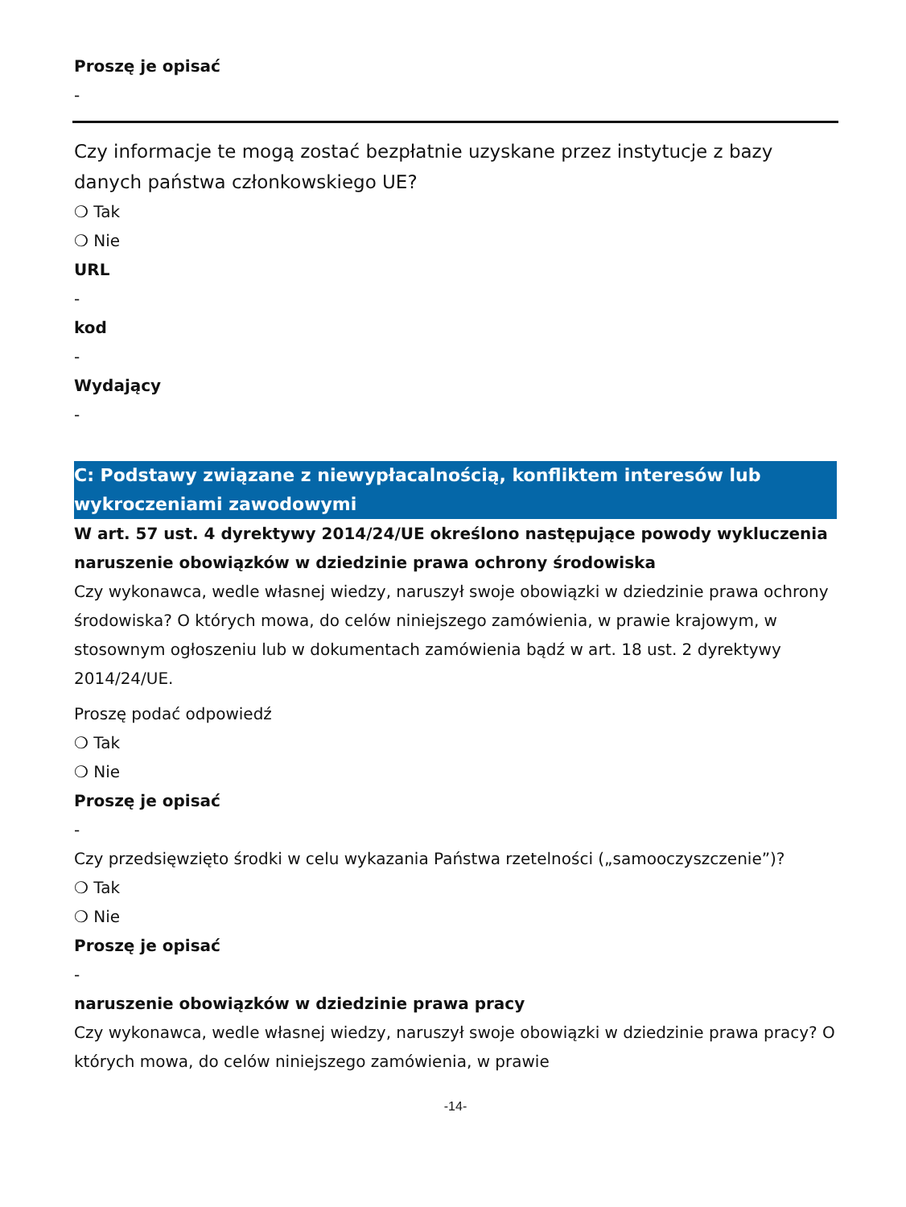Proszę je opisać
-
Czy informacje te mogą zostać bezpłatnie uzyskane przez instytucje z bazy danych państwa członkowskiego UE?
❍ Tak
❍ Nie
URL
-
kod
-
Wydający
-
C: Podstawy związane z niewypłacalnością, konfliktem interesów lub wykroczeniami zawodowymi
W art. 57 ust. 4 dyrektywy 2014/24/UE określono następujące powody wykluczenia
naruszenie obowiązków w dziedzinie prawa ochrony środowiska
Czy wykonawca, wedle własnej wiedzy, naruszył swoje obowiązki w dziedzinie prawa ochrony środowiska? O których mowa, do celów niniejszego zamówienia, w prawie krajowym, w stosownym ogłoszeniu lub w dokumentach zamówienia bądź w art. 18 ust. 2 dyrektywy 2014/24/UE.
Proszę podać odpowiedź
❍ Tak
❍ Nie
Proszę je opisać
-
Czy przedsięwzięto środki w celu wykazania Państwa rzetelności („samooczyszczenie”)?
❍ Tak
❍ Nie
Proszę je opisać
-
naruszenie obowiązków w dziedzinie prawa pracy
Czy wykonawca, wedle własnej wiedzy, naruszył swoje obowiązki w dziedzinie prawa pracy? O których mowa, do celów niniejszego zamówienia, w prawie
-14-